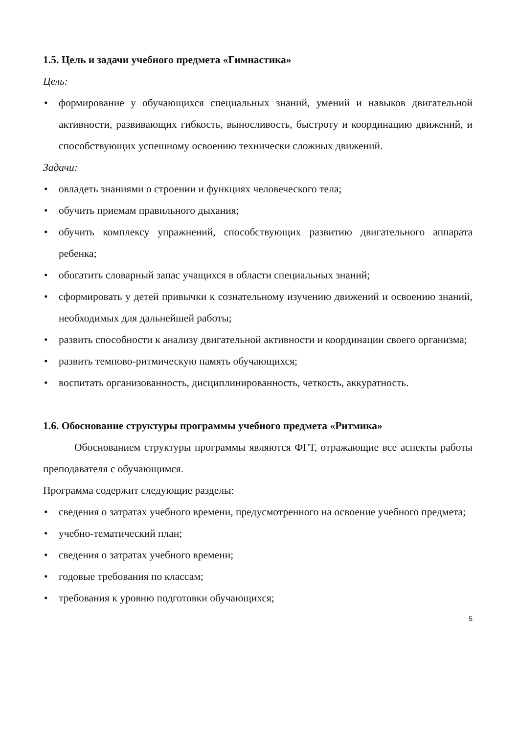1.5. Цель и задачи учебного предмета «Гимнастика»
Цель:
• формирование у обучающихся специальных знаний, умений и навыков двигательной активности, развивающих гибкость, выносливость, быстроту и координацию движений, и способствующих успешному освоению технически сложных движений.
Задачи:
• овладеть знаниями о строении и функциях человеческого тела;
• обучить приемам правильного дыхания;
• обучить комплексу упражнений, способствующих развитию двигательного аппарата ребенка;
• обогатить словарный запас учащихся в области специальных знаний;
• сформировать у детей привычки к сознательному изучению движений и освоению знаний, необходимых для дальнейшей работы;
• развить способности к анализу двигательной активности и координации своего организма;
• развить темпово-ритмическую память обучающихся;
• воспитать организованность, дисциплинированность, четкость, аккуратность.
1.6. Обоснование структуры программы учебного предмета «Ритмика»
Обоснованием структуры программы являются ФГТ, отражающие все аспекты работы преподавателя с обучающимся.
Программа содержит следующие разделы:
• сведения о затратах учебного времени, предусмотренного на освоение учебного предмета;
• учебно-тематический план;
• сведения о затратах учебного времени;
• годовые требования по классам;
• требования к уровню подготовки обучающихся;
5